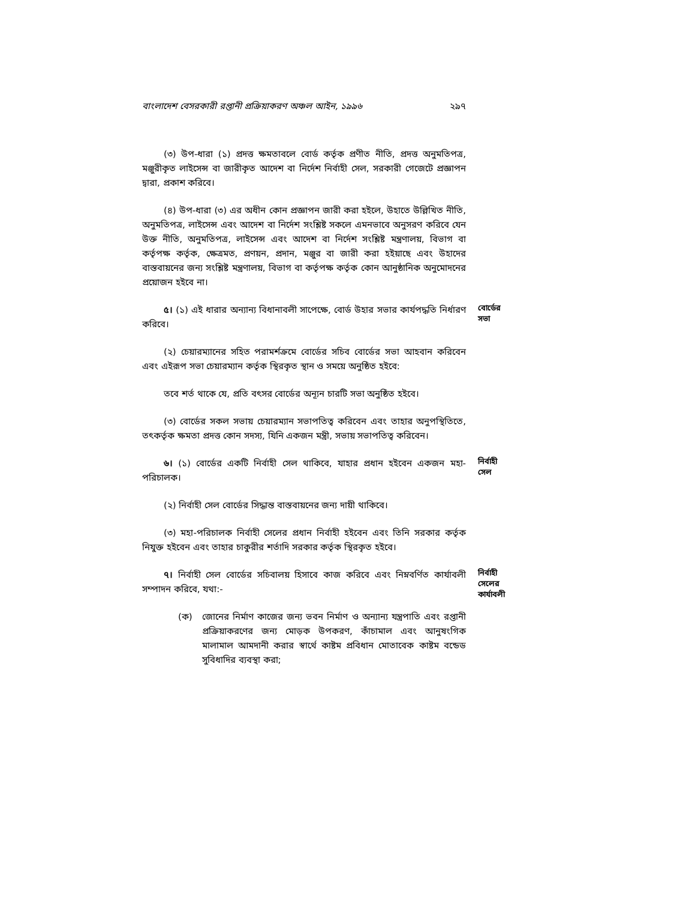বাংলাদেশ বেসরকারী রপ্তানী প্রক্রিয়াকরণ অঞ্চল আইন, ১৯৯৬ ২৯৭
(৩) উপ-ধারা (১) প্রদত্ত ক্ষমতাবলে বোর্ড কর্তৃক প্রণীত নীতি, প্রদত্ত অনুমতিপত্র, মঞ্জুরীকৃত লাইসেন্স বা জারীকৃত আদেশ বা নির্দেশ নির্বাহী সেল, সরকারী গেজেটে প্রজ্ঞাপন দ্বারা, প্রকাশ করিবে।
(৪) উপ-ধারা (৩) এর অধীন কোন প্রজ্ঞাপন জারী করা হইলে, উহাতে উল্লিখিত নীতি, অনুমতিপত্র, লাইসেন্স এবং আদেশ বা নির্দেশ সংশ্লিষ্ট সকলে এমনভাবে অনুসরণ করিবে যেন উক্ত নীতি, অনুমতিপত্র, লাইসেন্স এবং আদেশ বা নির্দেশ সংশ্লিষ্ট মন্ত্রণালয়, বিভাগ বা কর্তৃপক্ষ কর্তৃক, ক্ষেত্রমত, প্রণয়ন, প্রদান, মঞ্জুর বা জারী করা হইয়াছে এবং উহাদের বাস্তবায়নের জন্য সংশ্লিষ্ট মন্ত্রণালয়, বিভাগ বা কর্তৃপক্ষ কর্তৃক কোন আনুষ্ঠানিক অনুমোদনের প্রয়োজন হইবে না।
৫। (১) এই ধারার অন্যান্য বিধানাবলী সাপেক্ষে, বোর্ড উহার সভার কার্যপদ্ধতি নির্ধারণ করিবে।
বোর্ডের সভা
(২) চেয়ারম্যানের সহিত পরামর্শক্রমে বোর্ডের সচিব বোর্ডের সভা আহবান করিবেন এবং এইরূপ সভা চেয়ারম্যান কর্তৃক স্থিরকৃত স্থান ও সময়ে অনুষ্ঠিত হইবে:
তবে শর্ত থাকে যে, প্রতি বৎসর বোর্ডের অন্যূন চারটি সভা অনুষ্ঠিত হইবে।
(৩) বোর্ডের সকল সভায় চেয়ারম্যান সভাপতিত্ব করিবেন এবং তাহার অনুপস্থিতিতে, তৎকর্তৃক ক্ষমতা প্রদত্ত কোন সদস্য, যিনি একজন মন্ত্রী, সভায় সভাপতিত্ব করিবেন।
৬। (১) বোর্ডের একটি নির্বাহী সেল থাকিবে, যাহার প্রধান হইবেন একজন মহা-পরিচালক।
নির্বাহী সেল
(২) নির্বাহী সেল বোর্ডের সিদ্ধান্ত বাস্তবায়নের জন্য দায়ী থাকিবে।
(৩) মহা-পরিচালক নির্বাহী সেলের প্রধান নির্বাহী হইবেন এবং তিনি সরকার কর্তৃক নিযুক্ত হইবেন এবং তাহার চাকুরীর শর্তাদি সরকার কর্তৃক স্থিরকৃত হইবে।
৭। নির্বাহী সেল বোর্ডের সচিবালয় হিসাবে কাজ করিবে এবং নিম্নবর্ণিত কার্যাবলী সম্পাদন করিবে, যথা:-
নির্বাহী সেলের কার্যাবলী
(ক) জোনের নির্মাণ কাজের জন্য ভবন নির্মাণ ও অন্যান্য যন্ত্রপাতি এবং রপ্তানী প্রক্রিয়াকরণের জন্য মোড়ক উপকরণ, কাঁচামাল এবং আনুষংগিক মালামাল আমদানী করার স্বার্থে কাষ্টম প্রবিধান মোতাবেক কাষ্টম বন্ডেড সুবিধাদির ব্যবস্থা করা;